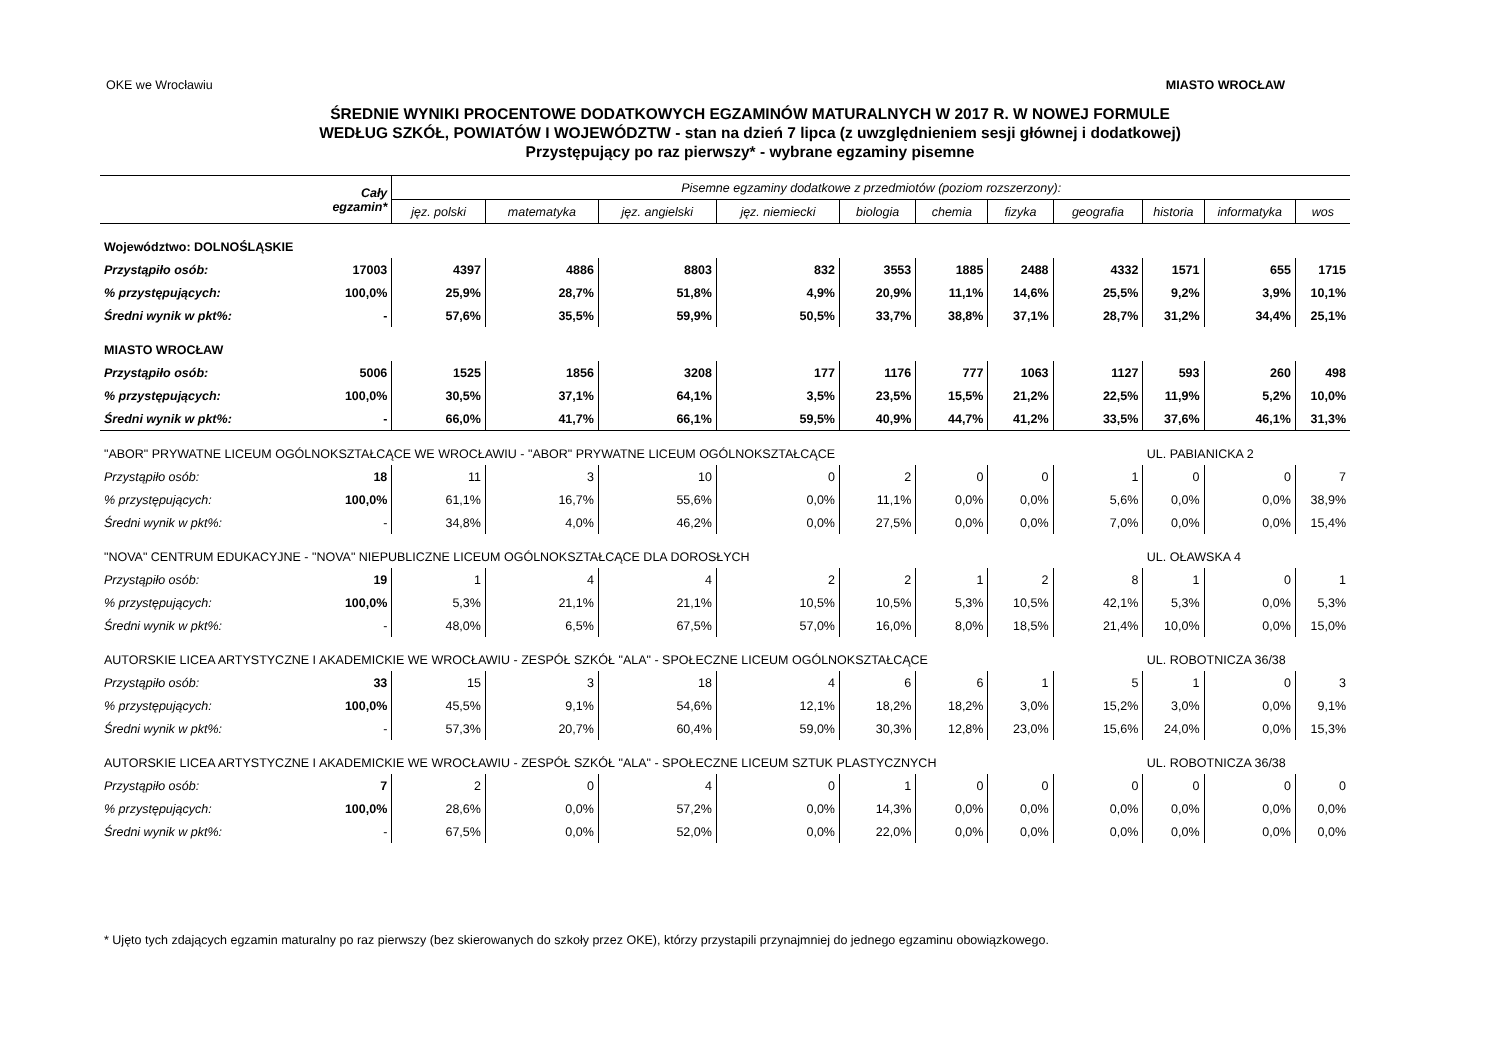OKE we Wrocławiu MIASTO WROCŁAW
ŚREDNIE WYNIKI PROCENTOWE DODATKOWYCH EGZAMINÓW MATURALNYCH W 2017 R. W NOWEJ FORMULE
WEDŁUG SZKÓŁ, POWIATÓW I WOJEWÓDZTW - stan na dzień 7 lipca (z uwzględnieniem sesji głównej i dodatkowej)
Przystępujący po raz pierwszy* - wybrane egzaminy pisemne
| | Cały egzamin* | Pisemne egzaminy dodatkowe z przedmiotów (poziom rozszerzony): | | | | | | | | | | |
| --- | --- | --- | --- | --- | --- | --- | --- | --- | --- | --- | --- | --- |
| | | jęz. polski | matematyka | jęz. angielski | jęz. niemiecki | biologia | chemia | fizyka | geografia | historia | informatyka | wos |
| Województwo: DOLNOŚLĄSKIE | | | | | | | | | | | | |
| Przystąpiło osób: | 17003 | 4397 | 4886 | 8803 | 832 | 3553 | 1885 | 2488 | 4332 | 1571 | 655 | 1715 |
| % przystępujących: | 100,0% | 25,9% | 28,7% | 51,8% | 4,9% | 20,9% | 11,1% | 14,6% | 25,5% | 9,2% | 3,9% | 10,1% |
| Średni wynik w pkt%: | - | 57,6% | 35,5% | 59,9% | 50,5% | 33,7% | 38,8% | 37,1% | 28,7% | 31,2% | 34,4% | 25,1% |
| MIASTO WROCŁAW | | | | | | | | | | | | |
| Przystąpiło osób: | 5006 | 1525 | 1856 | 3208 | 177 | 1176 | 777 | 1063 | 1127 | 593 | 260 | 498 |
| % przystępujących: | 100,0% | 30,5% | 37,1% | 64,1% | 3,5% | 23,5% | 15,5% | 21,2% | 22,5% | 11,9% | 5,2% | 10,0% |
| Średni wynik w pkt%: | - | 66,0% | 41,7% | 66,1% | 59,5% | 40,9% | 44,7% | 41,2% | 33,5% | 37,6% | 46,1% | 31,3% |
| "ABOR" PRYWATNE LICEUM OGÓLNOKSZTAŁCĄCE WE WROCŁAWIU - "ABOR" PRYWATNE LICEUM OGÓLNOKSZTAŁCĄCE | | | | | | | | | | UL. PABIANICKA 2 | | |
| Przystąpiło osób: | 18 | 11 | 3 | 10 | 0 | 2 | 0 | 0 | 1 | 0 | 0 | 7 |
| % przystępujących: | 100,0% | 61,1% | 16,7% | 55,6% | 0,0% | 11,1% | 0,0% | 0,0% | 5,6% | 0,0% | 0,0% | 38,9% |
| Średni wynik w pkt%: | - | 34,8% | 4,0% | 46,2% | 0,0% | 27,5% | 0,0% | 0,0% | 7,0% | 0,0% | 0,0% | 15,4% |
| "NOVA" CENTRUM EDUKACYJNE - "NOVA" NIEPUBLICZNE LICEUM OGÓLNOKSZTAŁCĄCE DLA DOROSŁYCH | | | | | | | | | | UL. OŁAWSKA 4 | | |
| Przystąpiło osób: | 19 | 1 | 4 | 4 | 2 | 2 | 1 | 2 | 8 | 1 | 0 | 1 |
| % przystępujących: | 100,0% | 5,3% | 21,1% | 21,1% | 10,5% | 10,5% | 5,3% | 10,5% | 42,1% | 5,3% | 0,0% | 5,3% |
| Średni wynik w pkt%: | - | 48,0% | 6,5% | 67,5% | 57,0% | 16,0% | 8,0% | 18,5% | 21,4% | 10,0% | 0,0% | 15,0% |
| AUTORSKIE LICEA ARTYSTYCZNE I AKADEMICKIE WE WROCŁAWIU - ZESPÓŁ SZKÓŁ "ALA" - SPOŁECZNE LICEUM OGÓLNOKSZTAŁCĄCE | | | | | | | | | | UL. ROBOTNICZA 36/38 | | |
| Przystąpiło osób: | 33 | 15 | 3 | 18 | 4 | 6 | 6 | 1 | 5 | 1 | 0 | 3 |
| % przystępujących: | 100,0% | 45,5% | 9,1% | 54,6% | 12,1% | 18,2% | 18,2% | 3,0% | 15,2% | 3,0% | 0,0% | 9,1% |
| Średni wynik w pkt%: | - | 57,3% | 20,7% | 60,4% | 59,0% | 30,3% | 12,8% | 23,0% | 15,6% | 24,0% | 0,0% | 15,3% |
| AUTORSKIE LICEA ARTYSTYCZNE I AKADEMICKIE WE WROCŁAWIU - ZESPÓŁ SZKÓŁ "ALA" - SPOŁECZNE LICEUM SZTUK PLASTYCZNYCH | | | | | | | | | | UL. ROBOTNICZA 36/38 | | |
| Przystąpiło osób: | 7 | 2 | 0 | 4 | 0 | 1 | 0 | 0 | 0 | 0 | 0 | 0 |
| % przystępujących: | 100,0% | 28,6% | 0,0% | 57,2% | 0,0% | 14,3% | 0,0% | 0,0% | 0,0% | 0,0% | 0,0% | 0,0% |
| Średni wynik w pkt%: | - | 67,5% | 0,0% | 52,0% | 0,0% | 22,0% | 0,0% | 0,0% | 0,0% | 0,0% | 0,0% | 0,0% |
* Ujęto tych zdających egzamin maturalny po raz pierwszy (bez skierowanych do szkoły przez OKE), którzy przystapili przynajmniej do jednego egzaminu obowiązkowego.